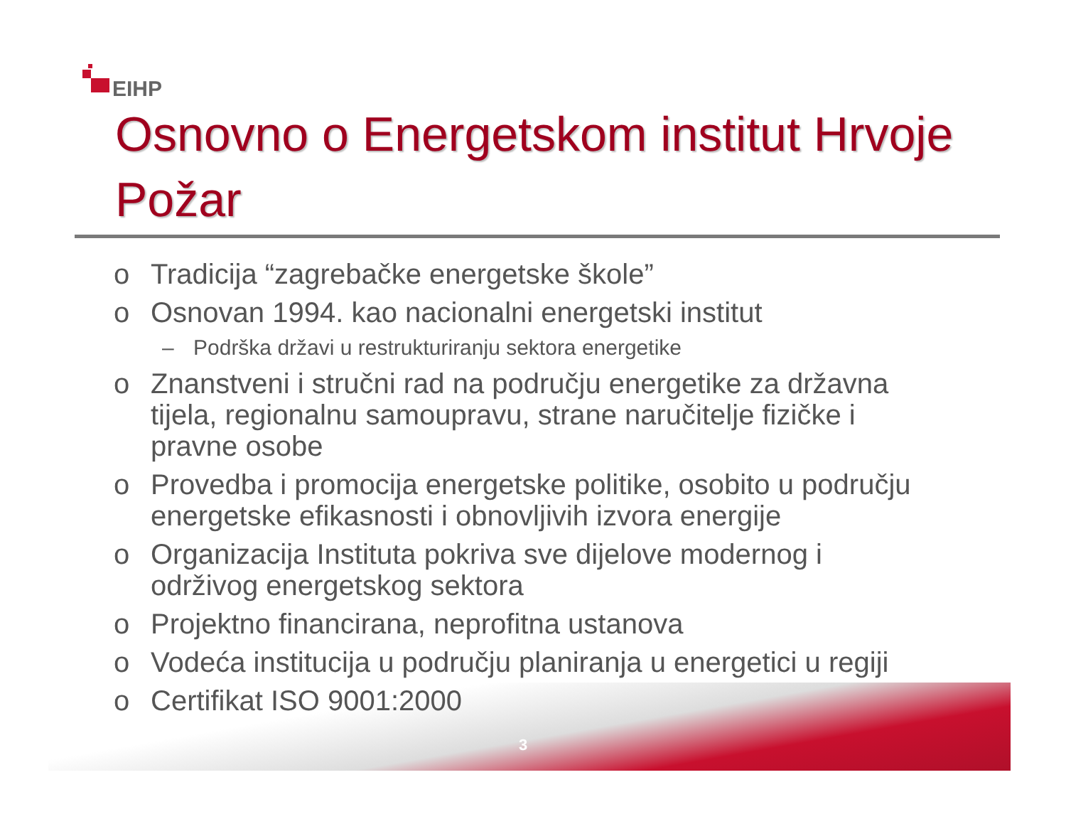EIHP
Osnovno o Energetskom institut Hrvoje Požar
o Tradicija “zagrebačke energetske škole”
o Osnovan 1994. kao nacionalni energetski institut
– Podrška državi u restrukturiranju sektora energetike
o Znanstveni i stručni rad na području energetike za državna tijela, regionalnu samoupravu, strane naručitelje fizičke i pravne osobe
o Provedba i promocija energetske politike, osobito u području energetske efikasnosti i obnovljivih izvora energije
o Organizacija Instituta pokriva sve dijelove modernog i održivog energetskog sektora
o Projektno financirana, neprofitna ustanova
o Vodeća institucija u području planiranja u energetici u regiji
o Certifikat ISO 9001:2000
3